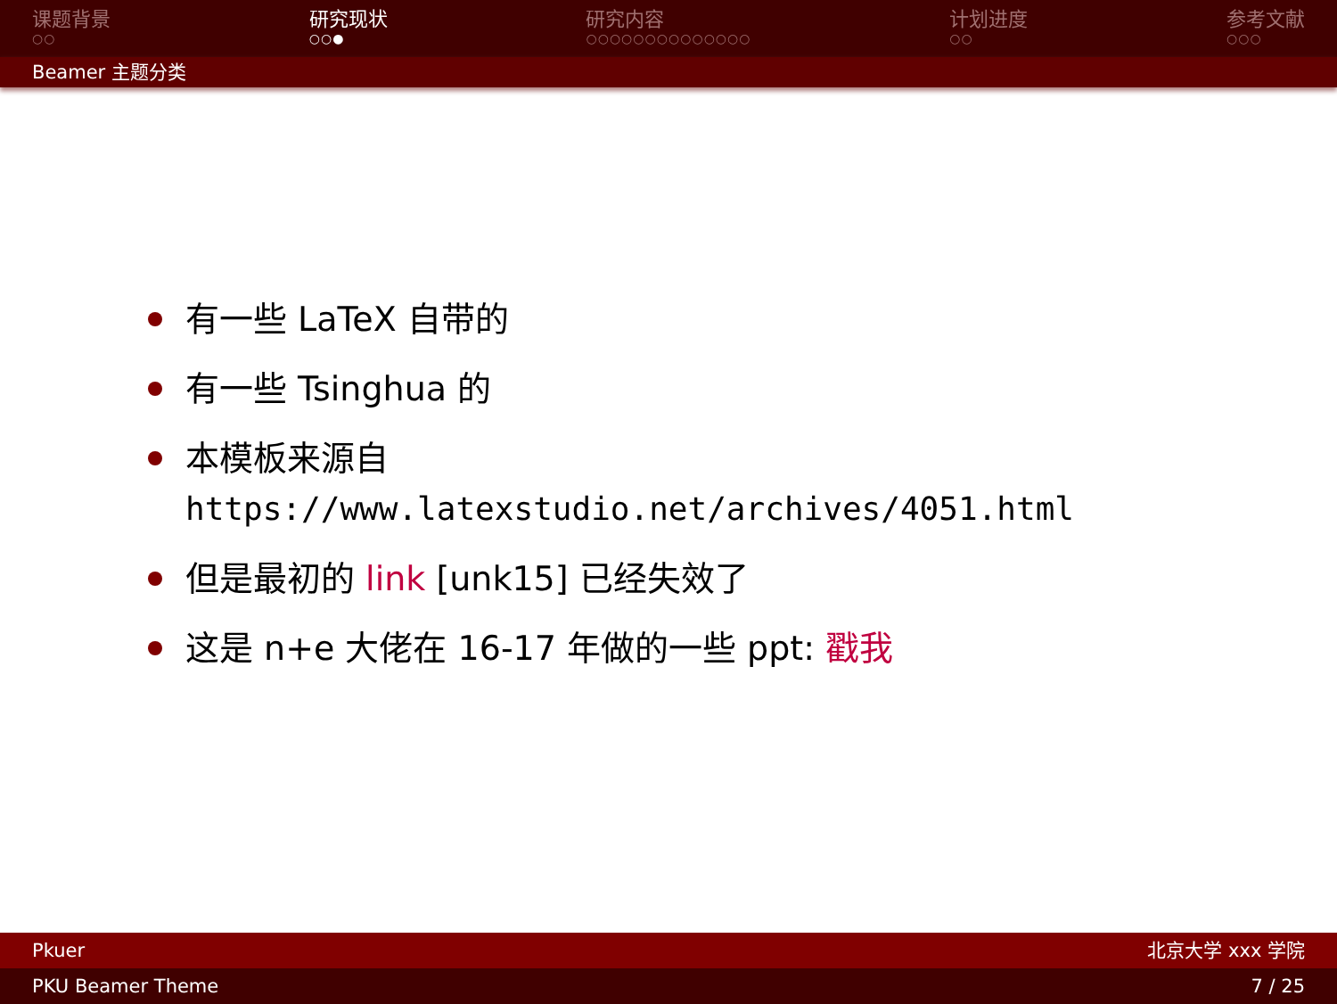课题背景
○○
研究现状
○○●
研究内容
○○○○○○○○○○○○○○
计划进度
○○
参考文献
○○○
Beamer 主题分类
有一些 LaTeX 自带的
有一些 Tsinghua 的
本模板来源自
https://www.latexstudio.net/archives/4051.html
但是最初的 link [unk15] 已经失效了
这是 n+e 大佬在 16-17 年做的一些 ppt: 戳我
Pkuer 北京大学 xxx 学院
PKU Beamer Theme 7 / 25